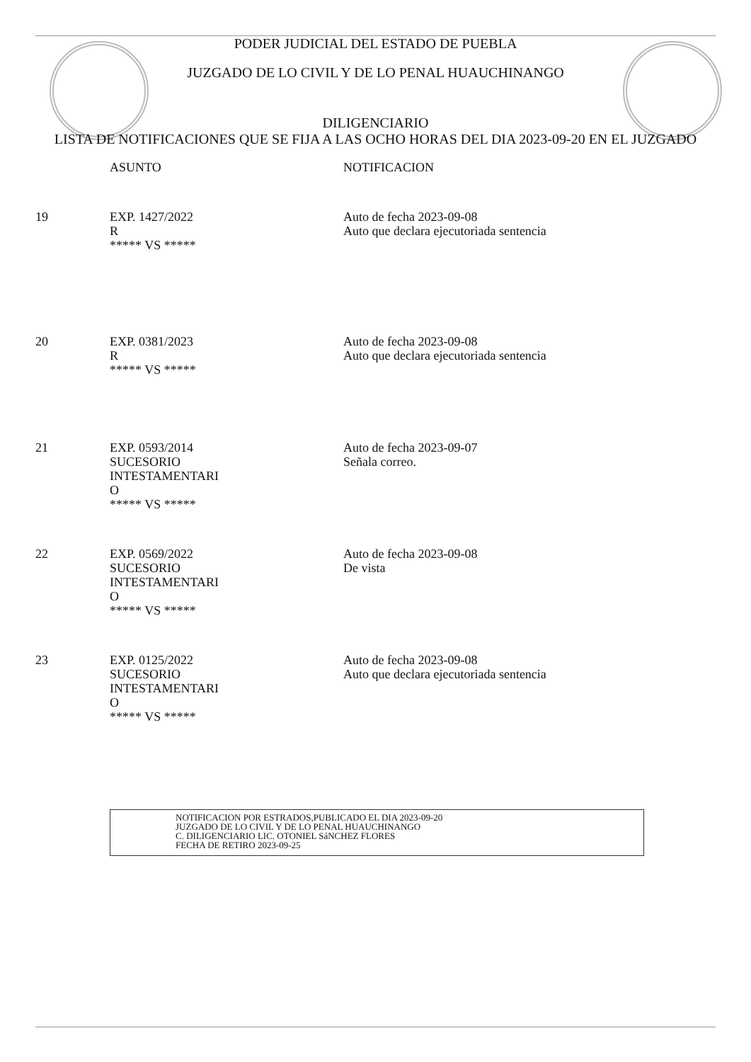PODER JUDICIAL DEL ESTADO DE PUEBLA
JUZGADO DE LO CIVIL Y DE LO PENAL HUAUCHINANGO
DILIGENCIARIO
LISTA DE NOTIFICACIONES QUE SE FIJA A LAS OCHO HORAS DEL DIA 2023-09-20 EN EL JUZGADO
| | ASUNTO | NOTIFICACION |
| --- | --- | --- |
| 19 | EXP. 1427/2022 R ***** VS ***** | Auto de fecha 2023-09-08 Auto que declara ejecutoriada sentencia |
| 20 | EXP. 0381/2023 R ***** VS ***** | Auto de fecha 2023-09-08 Auto que declara ejecutoriada sentencia |
| 21 | EXP. 0593/2014 SUCESORIO INTESTAMENTARI O ***** VS ***** | Auto de fecha 2023-09-07 Señala correo. |
| 22 | EXP. 0569/2022 SUCESORIO INTESTAMENTARI O ***** VS ***** | Auto de fecha 2023-09-08 De vista |
| 23 | EXP. 0125/2022 SUCESORIO INTESTAMENTARI O ***** VS ***** | Auto de fecha 2023-09-08 Auto que declara ejecutoriada sentencia |
NOTIFICACION POR ESTRADOS,PUBLICADO EL DIA 2023-09-20
JUZGADO DE LO CIVIL Y DE LO PENAL HUAUCHINANGO
C. DILIGENCIARIO LIC. OTONIEL SáNCHEZ FLORES
FECHA DE RETIRO 2023-09-25